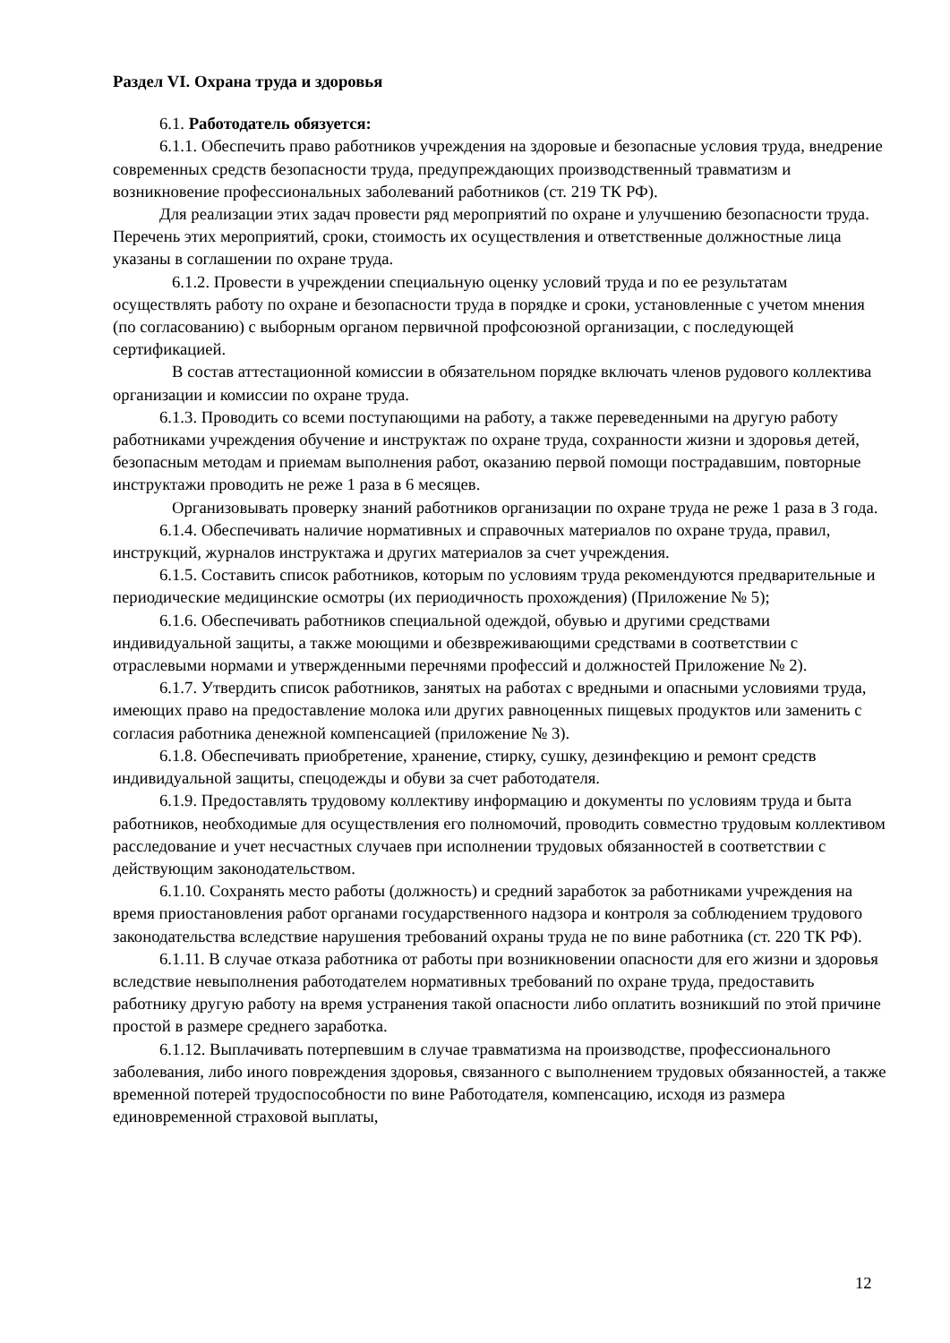Раздел VI. Охрана труда и здоровья
6.1. Работодатель обязуется:
6.1.1. Обеспечить право работников учреждения на здоровые и безопасные условия труда, внедрение современных средств безопасности труда, предупреждающих производственный травматизм и возникновение профессиональных заболеваний работников (ст. 219 ТК РФ).
Для реализации этих задач провести ряд мероприятий по охране и улучшению безопасности труда. Перечень этих мероприятий, сроки, стоимость их осуществления и ответственные должностные лица указаны в соглашении по охране труда.
6.1.2. Провести в учреждении специальную оценку условий труда и по ее результатам осуществлять работу по охране и безопасности труда в порядке и сроки, установленные с учетом мнения (по согласованию) с выборным органом первичной профсоюзной организации, с последующей сертификацией.
В состав аттестационной комиссии в обязательном порядке включать членов рудового коллектива организации и комиссии по охране труда.
6.1.3. Проводить со всеми поступающими на работу, а также переведенными на другую работу работниками учреждения обучение и инструктаж по охране труда, сохранности жизни и здоровья детей, безопасным методам и приемам выполнения работ, оказанию первой помощи пострадавшим, повторные инструктажи проводить не реже 1 раза в 6 месяцев.
Организовывать проверку знаний работников организации по охране труда не реже 1 раза в 3 года.
6.1.4. Обеспечивать наличие нормативных и справочных материалов по охране труда, правил, инструкций, журналов инструктажа и других материалов за счет учреждения.
6.1.5. Составить список работников, которым по условиям труда рекомендуются предварительные и периодические медицинские осмотры (их периодичность прохождения) (Приложение № 5);
6.1.6. Обеспечивать работников специальной одеждой, обувью и другими средствами индивидуальной защиты, а также моющими и обезвреживающими средствами в соответствии с отраслевыми нормами и утвержденными перечнями профессий и должностей Приложение № 2).
6.1.7. Утвердить список работников, занятых на работах с вредными и опасными условиями труда, имеющих право на предоставление молока или других равноценных пищевых продуктов или заменить с согласия работника денежной компенсацией (приложение № 3).
6.1.8. Обеспечивать приобретение, хранение, стирку, сушку, дезинфекцию и ремонт средств индивидуальной защиты, спецодежды и обуви за счет работодателя.
6.1.9. Предоставлять трудовому коллективу информацию и документы по условиям труда и быта работников, необходимые для осуществления его полномочий, проводить совместно трудовым коллективом расследование и учет несчастных случаев при исполнении трудовых обязанностей в соответствии с действующим законодательством.
6.1.10. Сохранять место работы (должность) и средний заработок за работниками учреждения на время приостановления работ органами государственного надзора и контроля за соблюдением трудового законодательства вследствие нарушения требований охраны труда не по вине работника (ст. 220 ТК РФ).
6.1.11. В случае отказа работника от работы при возникновении опасности для его жизни и здоровья вследствие невыполнения работодателем нормативных требований по охране труда, предоставить работнику другую работу на время устранения такой опасности либо оплатить возникший по этой причине простой в размере среднего заработка.
6.1.12. Выплачивать потерпевшим в случае травматизма на производстве, профессионального заболевания, либо иного повреждения здоровья, связанного с выполнением трудовых обязанностей, а также временной потерей трудоспособности по вине Работодателя, компенсацию, исходя из размера единовременной страховой выплаты,
12